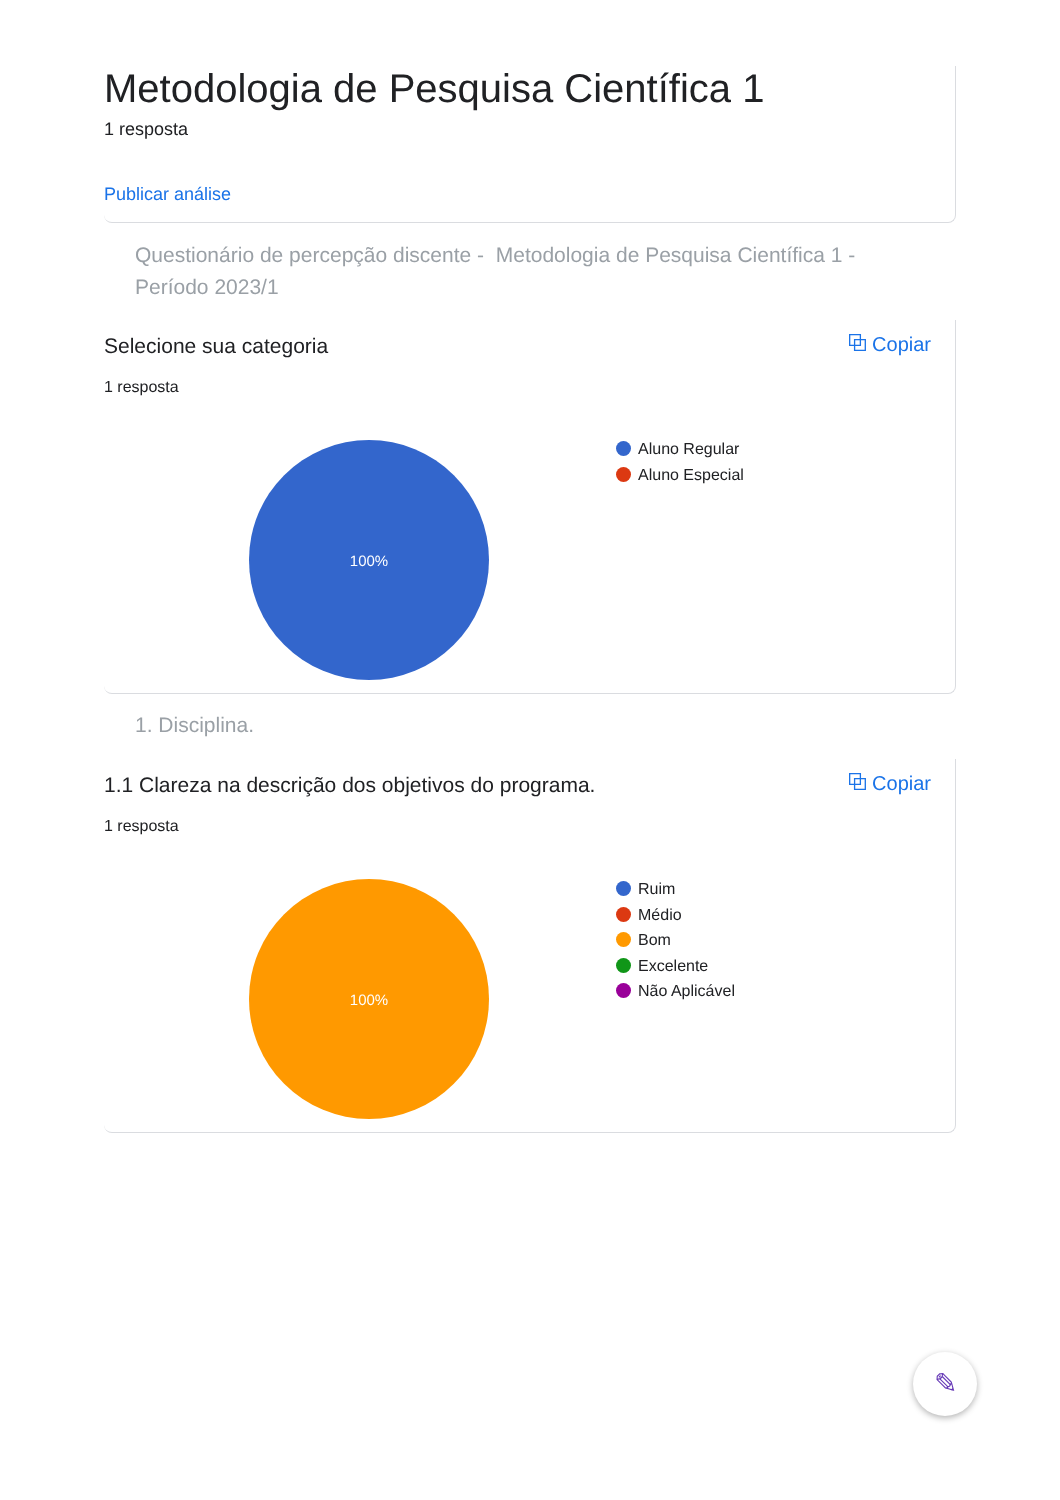Metodologia de Pesquisa Científica 1
1 resposta
Publicar análise
Questionário de percepção discente - Metodologia de Pesquisa Científica 1 - Período 2023/1
Selecione sua categoria
1 resposta
⧉ Copiar
100%
Aluno Regular
Aluno Especial
1. Disciplina.
1.1 Clareza na descrição dos objetivos do programa.
1 resposta
⧉ Copiar
100%
Ruim
Médio
Bom
Excelente
Não Aplicável
✎